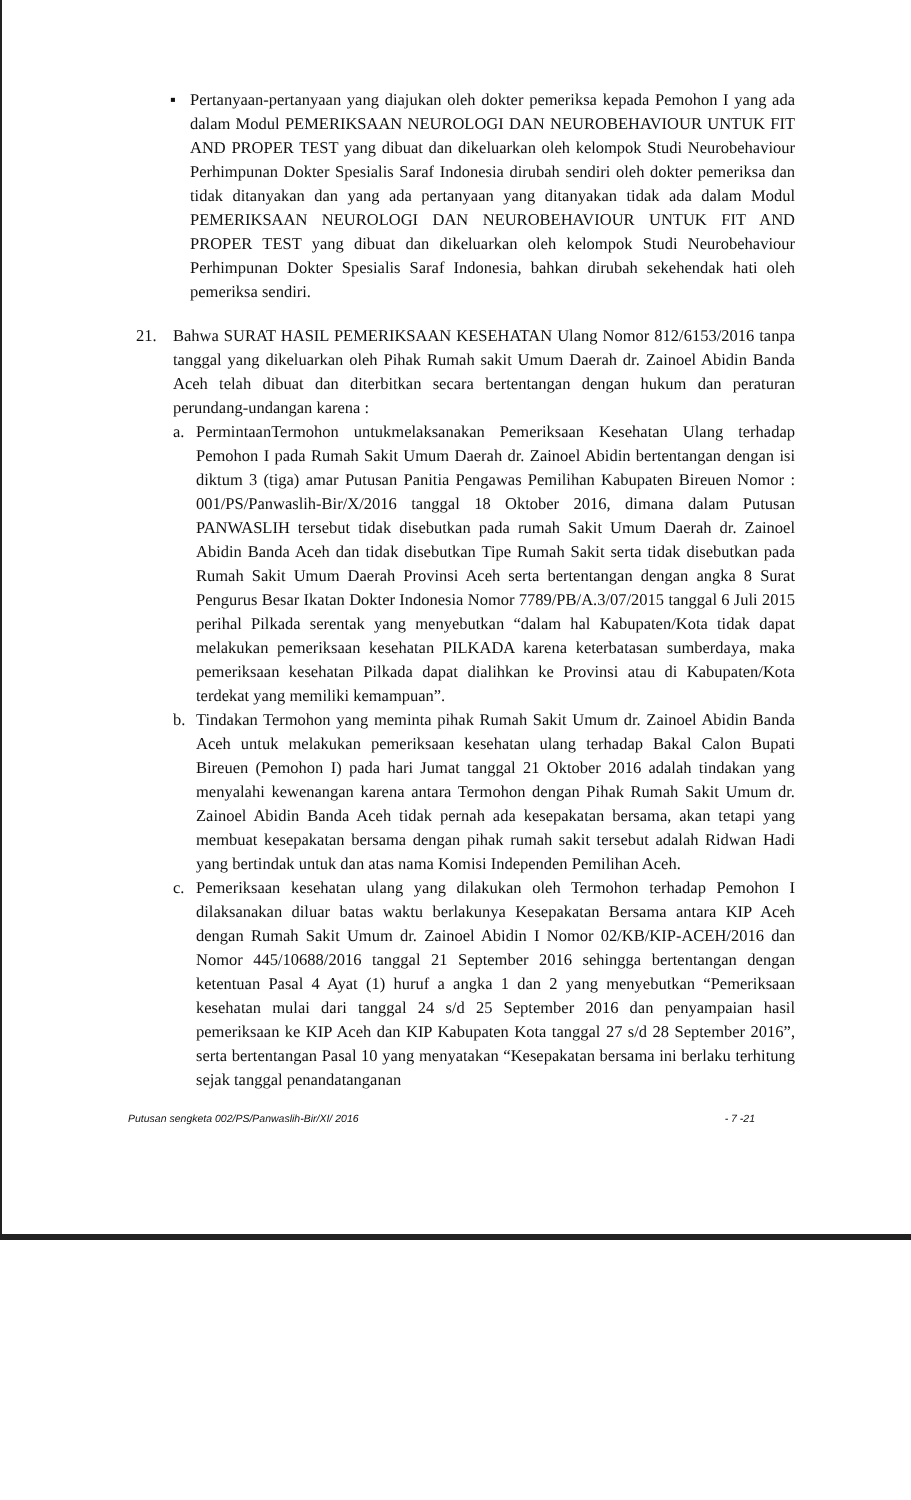▪ Pertanyaan-pertanyaan yang diajukan oleh dokter pemeriksa kepada Pemohon I yang ada dalam Modul PEMERIKSAAN NEUROLOGI DAN NEUROBEHAVIOUR UNTUK FIT AND PROPER TEST yang dibuat dan dikeluarkan oleh kelompok Studi Neurobehaviour Perhimpunan Dokter Spesialis Saraf Indonesia dirubah sendiri oleh dokter pemeriksa dan tidak ditanyakan dan yang ada pertanyaan yang ditanyakan tidak ada dalam Modul PEMERIKSAAN NEUROLOGI DAN NEUROBEHAVIOUR UNTUK FIT AND PROPER TEST yang dibuat dan dikeluarkan oleh kelompok Studi Neurobehaviour Perhimpunan Dokter Spesialis Saraf Indonesia, bahkan dirubah sekehendak hati oleh pemeriksa sendiri.
21. Bahwa SURAT HASIL PEMERIKSAAN KESEHATAN Ulang Nomor 812/6153/2016 tanpa tanggal yang dikeluarkan oleh Pihak Rumah sakit Umum Daerah dr. Zainoel Abidin Banda Aceh telah dibuat dan diterbitkan secara bertentangan dengan hukum dan peraturan perundang-undangan karena :
a. PermintaanTermohon untukmelaksanakan Pemeriksaan Kesehatan Ulang terhadap Pemohon I pada Rumah Sakit Umum Daerah dr. Zainoel Abidin bertentangan dengan isi diktum 3 (tiga) amar Putusan Panitia Pengawas Pemilihan Kabupaten Bireuen Nomor : 001/PS/Panwaslih-Bir/X/2016 tanggal 18 Oktober 2016, dimana dalam Putusan PANWASLIH tersebut tidak disebutkan pada rumah Sakit Umum Daerah dr. Zainoel Abidin Banda Aceh dan tidak disebutkan Tipe Rumah Sakit serta tidak disebutkan pada Rumah Sakit Umum Daerah Provinsi Aceh serta bertentangan dengan angka 8 Surat Pengurus Besar Ikatan Dokter Indonesia Nomor 7789/PB/A.3/07/2015 tanggal 6 Juli 2015 perihal Pilkada serentak yang menyebutkan “dalam hal Kabupaten/Kota tidak dapat melakukan pemeriksaan kesehatan PILKADA karena keterbatasan sumberdaya, maka pemeriksaan kesehatan Pilkada dapat dialihkan ke Provinsi atau di Kabupaten/Kota terdekat yang memiliki kemampuan”.
b. Tindakan Termohon yang meminta pihak Rumah Sakit Umum dr. Zainoel Abidin Banda Aceh untuk melakukan pemeriksaan kesehatan ulang terhadap Bakal Calon Bupati Bireuen (Pemohon I) pada hari Jumat tanggal 21 Oktober 2016 adalah tindakan yang menyalahi kewenangan karena antara Termohon dengan Pihak Rumah Sakit Umum dr. Zainoel Abidin Banda Aceh tidak pernah ada kesepakatan bersama, akan tetapi yang membuat kesepakatan bersama dengan pihak rumah sakit tersebut adalah Ridwan Hadi yang bertindak untuk dan atas nama Komisi Independen Pemilihan Aceh.
c. Pemeriksaan kesehatan ulang yang dilakukan oleh Termohon terhadap Pemohon I dilaksanakan diluar batas waktu berlakunya Kesepakatan Bersama antara KIP Aceh dengan Rumah Sakit Umum dr. Zainoel Abidin I Nomor 02/KB/KIP-ACEH/2016 dan Nomor 445/10688/2016 tanggal 21 September 2016 sehingga bertentangan dengan ketentuan Pasal 4 Ayat (1) huruf a angka 1 dan 2 yang menyebutkan “Pemeriksaan kesehatan mulai dari tanggal 24 s/d 25 September 2016 dan penyampaian hasil pemeriksaan ke KIP Aceh dan KIP Kabupaten Kota tanggal 27 s/d 28 September 2016”, serta bertentangan Pasal 10 yang menyatakan “Kesepakatan bersama ini berlaku terhitung sejak tanggal penandatanganan
Putusan sengketa 002/PS/Panwaslih-Bir/XI/ 2016 - 7 -21